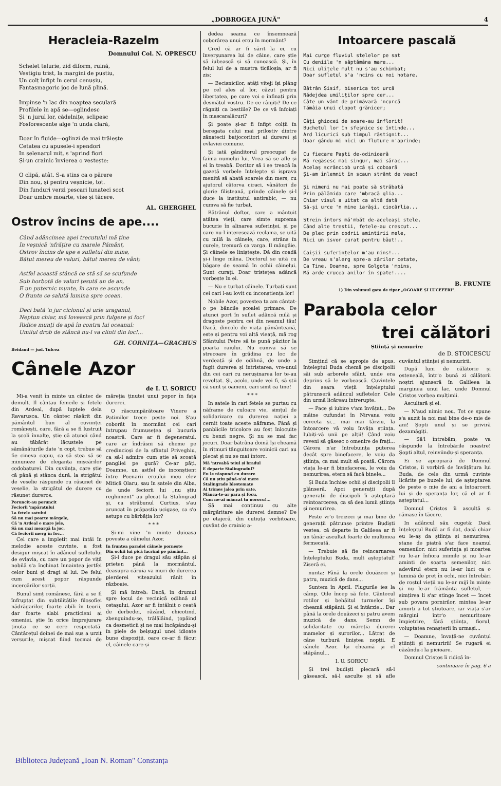„DOBROGEA JUNĂ" 4
Heracleia-Razelm
Domnului Col. N. OPRESCU
Schelet telurie, zid diform, ruină,
Vestigiu trist, la margini de pustiu,
Un colț înfipt în cerul cenușiu,
Fantasmagoric joc de lună plină.
Impinse 'n lac din noaptea seculară
Profilele în apă se—oglindesc
Și 'n jurul lor, cădelnițe, sclipesc
Fosforescente alge 'n unda clară,
Doar în fluide—oglinzi de mai trăiește
Cetatea cu apusele-i spendori
In selenarul mit, s 'aprind fiori
Și-un crainic învierea o vestește:
O clipă, atât. S-a stins ca o părere
Din nou, și pentru veșnicie, tot.
Din funduri verzi pescari lunateci scot
Doar umbre moarte, vise și tăcere.
AL. GHERGHEL
Ostrov încins de ape....
Când adâncimea apei trecutului mă ține
In veșnică 'nfrățire cu marele Pământ,
Ostrov încins de ape e sufletul din mine,
Bătut mereu de valuri, bătut mereu de vânt;
Astfel această stâncă ce stă să se scufunde
Sub horbotă de valuri țesută an de an,
E un puternic munte, în care se ascunde
O frunte ce salută lumina spre ocean.
Deci bată 'n jur ciclonul și urle uraganul,
Neptun chiar, mă lovească prin fulgere și foc!
Ridice munți de apă în contra lui oceanul:
Umilul drob de stâncă nu-l va clinti din loc!...
GH. CORNIȚA—GRACHUS
Beidaud — jud. Tulcea
Cânele Azor
de I. U. SORICU
Mi-a venit în minte un cântec de demult. Il cântau femeile și fetele din Ardeal, după luptele dela Ravarusca. Un cântec răsărit din pământul bun al cuviinței românești, care, fără a se fi lustruit la școli înnalte, știe că atunci când au tăbărât lăcustele pe sămănăturile date 'n copt, trebue să fie cineva capiu, ca să stea să se minuneze de eleganța mișcărilor codobaturei. Din cuviința, care știe că până și stânca dură, la strigătul de veselie răspunde cu răsunet de veselie, la strigătul de durere cu răsunet dureros.
Poruncit-au poruncit
Feciorii 'mpăratului
La fetele satului
Să nu mai poarte mărgele,
Că 'n Ardeal e mare jele,
Să nu mai meargă la joc,
Că feciorii merg în foc...
Cel care a împletit mai întâi în melodie aceste cuvinte, a fost desigur mișcat în adâncul sufletului de evlavia, cu care un popor de viță nobilă s'a închinat înnaintea jertfei celor buni și dragi ai lui. De felul cum acest popor răspunde incercărilor sorții.
Bunul simț românesc, fără a se fi înfruptat din subtilitățile filosofiei nădrăgarilor, foarte abili în teorii, dar foarte slabi practicieni ai omeniei, știe în orice împrejurare ținuta ce se cere respectată. Cântărețul doinei de mai sus a urzit versurile, mișcat fiind tocmai de măreția ținutei unui popor în fața durerei.
O răscumpărătoare Vinere a Patimilor trece peste noi. S'au coborât în mormânt cei cari întrupau frumusețea și bucuria noastră. Care ar fi degeneratul, care ar îndrăsni să cheme pe credincioși de la sfântul Priveghiu, ca să-l admire cum știe să scoată pangliei pe gură? Ce-ar păți, Doamne, un astfel de inconștient între Poenarii eroului meu elev Mitică Olaru, sau în satele din Alba, de unde feciorii lui „nu știu reghiment" au plecat la Stalingrad și, ca străbunul Curtius, s'au aruncat în prăpastia ucigașe, ca s'o astupe cu bărbăția lor?
* * *
Și-mi vine 'n minte duioasa poveste a câinelui Azor.
In fruntea paradei câinele pornește
Din ochii lui pică lacrimi pe pământ...
Și-l duce pe dragul său stăpân și prieten până la mormântul, deasupra căruia va muri de durerea pierderei viteazului rănit în războaie.
Și mă întreb: Dacă, în drumul spre locul de vecinică odihnă al ostașului, Azor ar fi întâlnit o ceată de derbedei, râzând, chicotind, zbenguindu-se, trălălăind, țopăind ca desmeticii și ne mai încăpându-și în piele de belșugul unei idioate bune dispoziții, oare ce-ar fi făcut el, câinele care-și
dedea seama ce însemnează coborârea unui erou în mormânt?
Cred că ar fi sărit la ei, cu înverșunarea lui de câine, care știe să iubească și să cunoască. Și, în felul lui de a mustra ticăloșia, ar fi zis:
— Becisnicilor, atâți viteji își plâng pe cel ales al lor, căzut pentru libertatea, pe care voi o înfinați prin desmățul vostru. De ce rânjiți? De ce rägniți ca bestiile? De ce vă înfoiați în mascaralâcuri?
Și poate și-ar fi înfipt colții în beregata celui mai prilostiv dintre zănatecii batjocoritori ai durerei și evlaviei comune.
Și iată gânditorul preocupat de faima numelui lui. Vrea să se afle și el în treabă. Doritor să i se treacă la gazetă vorbele înțelepte și isprava menită să abată soarele din mers, cu ajutorul câtorva ciraci, vânători de glorie filisteană, prinde câinele și-l duce la institutul antirabic, — nu cumva să fie turbat.
Bătrânul doftor, care a mântuit atâtea vieți, care simte suprema bucurie în alinarea suferinței, și pe care nu-l interesează reclama, se uită cu milă la câinele, care, strâns în curele, tremură ca varga. Il mângâie. Și câinele se liniștește. Dă din coadă și-i linge mâna. Doctorul se uită cu băgare de seamă în ochii câinelui. Sunt curați. Doar tristețea adâncă vorbește în ei.
— Nu e turbat câinele. Turbați sunt cei cari l-au lovit cu inconștiența lor!
Nobile Azor, povestea ta am cântat-o pe băncile școalei primare. De atunci port în suflet adâncă milă și dragoste pentru cei din neamul tău! Dacă, dincolo de viața pământeană, este și pentru voi altă vieață, mă rog Sfântului Petre să te pună păzitor la poarta raiului. Nu cumva să se strecoare în grădina cu loc de verdeață și de odihnă, de unde a fugit durerea și întristarea, vre-unul din cei cari cu nerușinarea lor te-au revoltat. Și, acolo, unde vei fi, să știi că sunt și oameni, cari simt ca tine!
* * *
In satele în cari fetele se purtau cu năframe de culoare vie, simțul de solidarizare cu durerea nației a cernit toate aceste năframe. Până și panblicile tricolore au fost înlocuite cu benzi negre. Și nu se mai fac jocuri. Doar bătrâna doină își cheamă în ritmuri tânguitoare voinicii cari au plecat și nu se mai întorc.
Mă 'ntreabă teiul și bradul
E departe Stalingradul?
Eu le răspund cu durere
Că nu știu până-n'oi mere
Stalingrade blestemate
Ai trimes jalea prin sate,
Mânca-te-ar para și focu,
Cum ne-ai mâncat tu norocu!...
Să mai continuu cu alte mărgăritare ale durerei demne? De pe etajeră, din cutiuța vorbitoare, cuvânt de crainic a-
Intoarcere pascală
Mai curge fluviul stelelor pe sat
Cu deniile 'n săptămâna mare...
Nici ulițele mult nu s'au schimbat;
Doar sufletul s'a 'ncins cu noi hotare.
Bătrân Sisif, biserica tot urcă
Nădejdea umiliților spre cer...
Câte un vânt de primăvară 'ncurcă
Tămâia unui clopot grănicer;
Câți ghiocei de soare-au înflorit!
Buchetul lor în sfeșnice se întinde...
Ard licurici sub timpul răstignit...
Doar gându-mi nici un fluture n'aprinde;
Cu fiecare Paști de-odinioară
Mă regăsesc mai singur, mai sărac...
Acelaș scrânciob urcă și coboară
Și-am înlemnit în scaun strâmt de veac!
Și nimeni nu mai poate să străbată
Prin pălămida care 'mbracă glia...
Chiar visul a uitat ca altă dată
Să-și urce 'n mine iarăși, ciocârlia...
Strein întors mă'mbăt de-aceleași stele,
Când alte trestii, fetele-au crescut...
De plec prin codrii amintirii mele,
Nici un isvor curat pentru băut!..
Caișii suferințelor m'au nins!...
De vreau s'alerg spre-a zărilor cetate,
Ca Tine, Doamne, spre Golgota 'mpins,
Mă arde crucea anilor în spate!....
B. FRUNTE
1) Din volumul gata de tipar „OGOARE ȘI LUCEFERI".
Parabola celor
trei călători
Știință și nemurire
de D. STOICESCU
Simțind că se apropie de apus, înțeleptul Buda chemă pe discipolii săi sub arborele sfânt, unde era deprins să le vorbească. Cuvintele din seara vieții înțeleptului pătrunseră adâncul sufletelor. Cele din urmă licăreau întrerupte.
— Pace și iubire v'am învățat... De mâine cufundat în Nirvana voiu cerceta și... mai mai târziu, la întoarcere vă voiu învăța știința. Iubiți-vă unii pe alții! Când voiu reveni să găsesc o omenire de frați... Cărora n'ar întrebuința puterea decât spre binefacere, le voiu da știința, ca mai mult să poată. Cărora viața le-ar fi binefacerea, le voiu da nemurirea, etern să facă binele...
Și Buda închise ochii și discipolii îl plânseră. Apoi generații după generații de discipoli îi așteptară reintoarcerea, ca să dea lumii știința și nemurirea.
Peste vr'o treizeci și mai bine de generații pătrunse printre Budiști vestea, că departe în Galileea ar fi un tânăr ascultat foarte de mulțimea fermecată.
— Trebuie să fie reincarnarea înțeleptului Buda, mult așteptatul! Ziseră ei.
nunta: Până la orele douăzeci și patru, muzică de dans...
Suntem în April. Plugurile ies la câmp. Oile încep să fete. Cântecul rotilor și behăitul turmelor își cheamă stăpânii. Și ei întârzie... Dar până la orele douăzeci și patru avem muzică de dans. Semn de solidaritate cu măreția durerei mamelor și surorilor... Lătrat de câne turbură liniștea nopții. E cânele Azor. Își cheamă și el stăpânul...
I. U. SORICU
Și trei budiști plecară să-l găsească, să-l asculte și să afle cuvântul științei și nemuririi.
După luni de călătorie și osteneală, într'o bună zi călătorii noștri ajunseră în Galileea la marginea unui lac, unde Domnul Cristos vorbea mulțimii.
Ascultară și ei.
— N'aud nimic nou. Tot ce spune s'a auzit la noi mai bine de-o mie de ani! Șopti unul și se priviră dezamăgiți.
— Să'l întrebăm, poate va răspunde la întrebările noastre! Șopti altul, reinviindu-și speranța.
Ei se apropiară de Domnul Cristos, îi vorbiră de învățătura lui Buda, de cele din urmă cuvinte licărite pe buzele lui, de așteptarea de peste o mie de ani a întoarcerii lui și de speranța lor, că el ar fi așteptatul...
Domnul Cristos îi ascultă și rămase în tăcere.
In adâncul său cugetă: Dacă înțeleptul Budă ar fi dat, dacă chiar eu le-aș da știința și nemurirea, stane de piatră s'ar face neamul oamenilor; nici suferința și moartea nu le-ar înfiora inimile și nu le-ar aminti de soarta semenilor, nici adevărul etern nu le-ar luci ca o lumină de preț în ochi, nici întrebări de rostul vieții nu le-ar mijî în minte și nu le-ar frământa sufletul, — simțirea li s'ar stinge încet — încet sub povara pornirilor, mintea le-ar amorți a tot știutoare, iar viața s'ar mărgini într'o nemuritoare împietrire, fără știința, fiorul, voluptatea renașterii în urmași...
— Doamne, învață-ne cuvântul științii și nemuririi! Se rugară ei căzându-i la picioare.
Domnul Cristos îi ridică în-
continuare în pag. 6 a
Biblioteca Județeană „Ioan N. Roman" Constanța